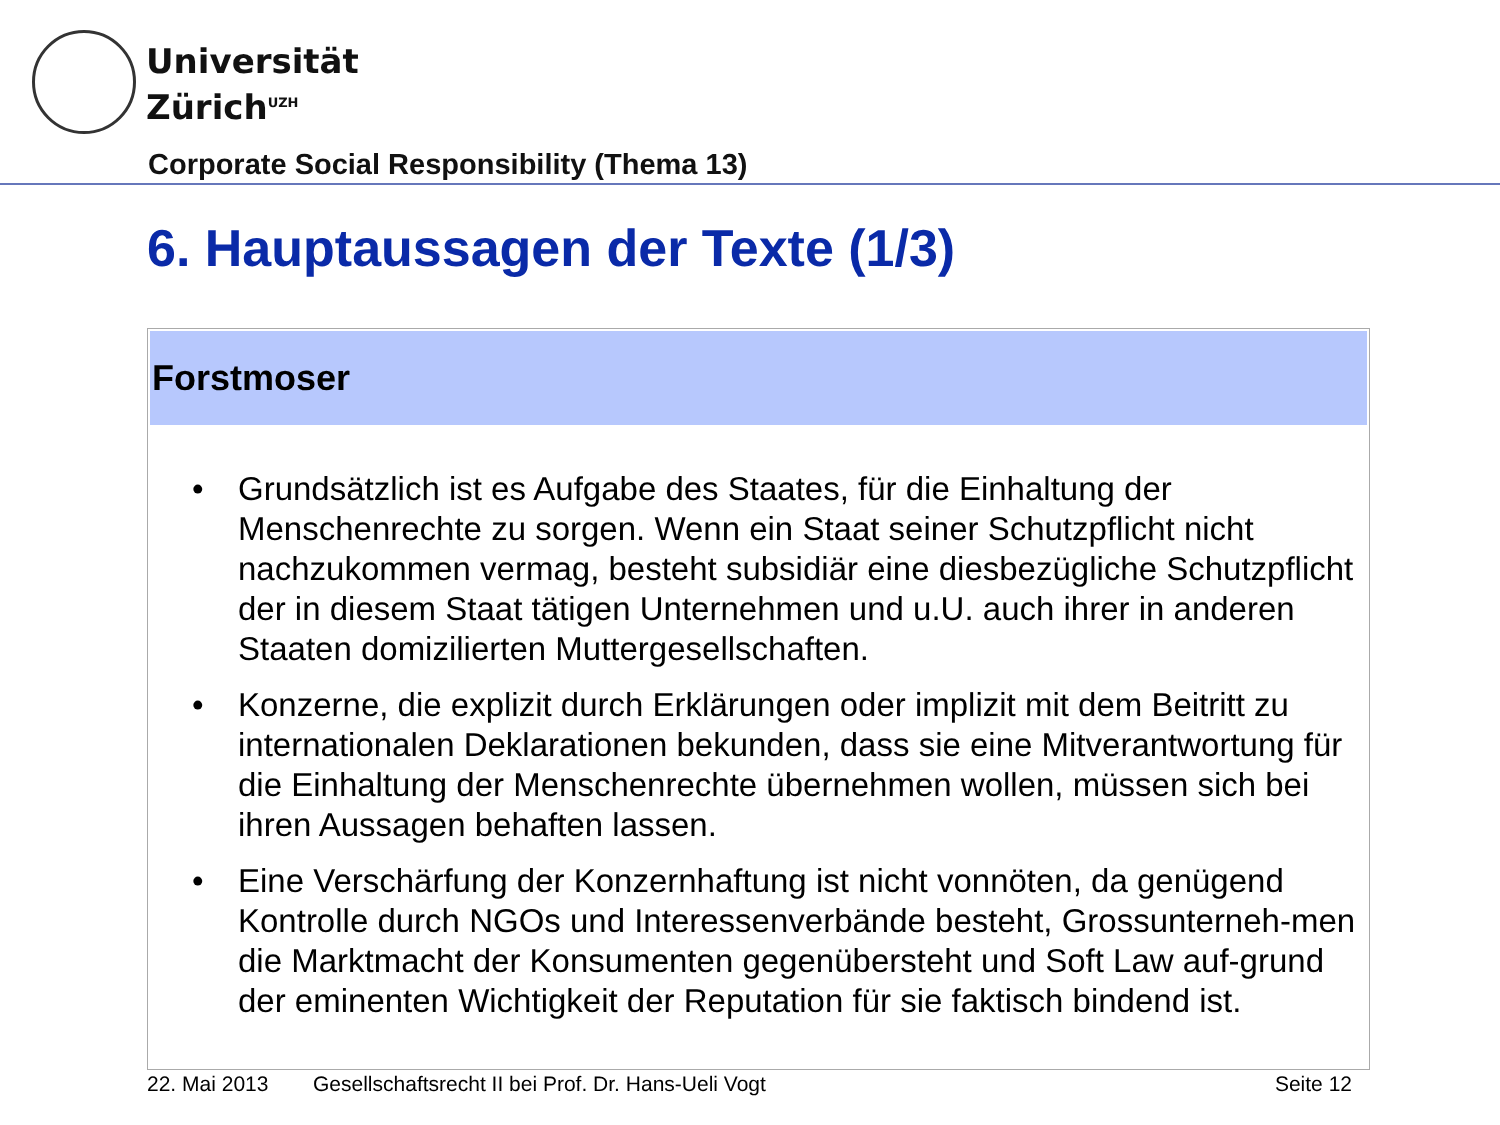Universität
Zürich<sup>UZH</sup>
Corporate Social Responsibility (Thema 13)
6. Hauptaussagen der Texte (1/3)
Forstmoser
• Grundsätzlich ist es Aufgabe des Staates, für die Einhaltung der Menschenrechte zu sorgen. Wenn ein Staat seiner Schutzpflicht nicht nachzukommen vermag, besteht subsidiär eine diesbezügliche Schutzpflicht der in diesem Staat tätigen Unternehmen und u.U. auch ihrer in anderen Staaten domizilierten Muttergesellschaften.
• Konzerne, die explizit durch Erklärungen oder implizit mit dem Beitritt zu internationalen Deklarationen bekunden, dass sie eine Mitverantwortung für die Einhaltung der Menschenrechte übernehmen wollen, müssen sich bei ihren Aussagen behaften lassen.
• Eine Verschärfung der Konzernhaftung ist nicht vonnöten, da genügend Kontrolle durch NGOs und Interessenverbände besteht, Grossunterneh-men die Marktmacht der Konsumenten gegenübersteht und Soft Law auf-grund der eminenten Wichtigkeit der Reputation für sie faktisch bindend ist.
22. Mai 2013 Gesellschaftsrecht II bei Prof. Dr. Hans-Ueli Vogt Seite 12